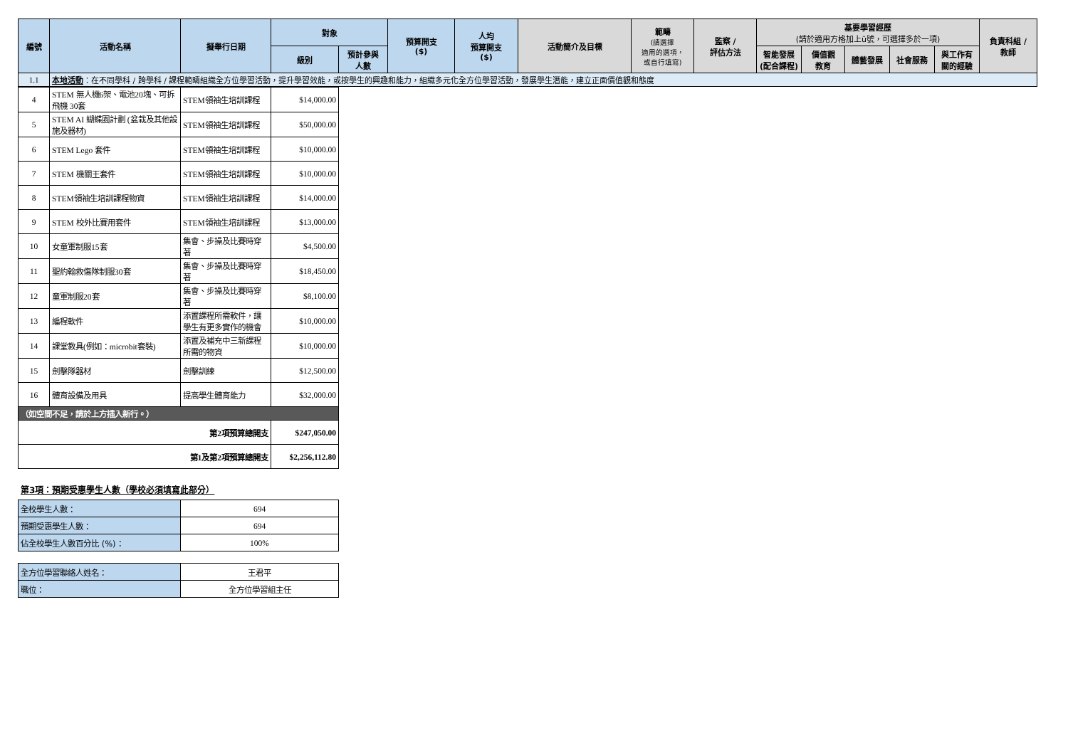| 編號 | 活動名稱 | 擬舉行日期 | 對象 | | 預算開支 ($) | 人均 預算開支 ($) | 活動簡介及目標 | 範疇 (請選擇 適用的選項， 或自行填寫) | 監察 / 評估方法 | 基要學習經歷 (請於適用方格加上ü號，可選擇多於一項) | | | | | 負責科組 / 教師 |
| --- | --- | --- | --- | --- | --- | --- | --- | --- | --- | --- | --- | --- | --- | --- | --- |
| | | | 級別 | 預計參與 人數 | | | | | | 智能發展 (配合課程) | 價值觀 教育 | 體藝發展 | 社會服務 | 與工作有 關的經驗 | |
| 1.1 | 本地活動 ：在不同學科 / 跨學科 / 課程範疇組織全方位學習活動，提升學習效能，或按學生的興趣和能力，組織多元化全方位學習活動，發展學生潛能，建立正面價值觀和態度 | | | | | | | | | | | | | | |
| 4 | STEM 無人機6架、電池20塊、可拆飛機 30套 | STEM領袖生培訓課程 | $14,000.00 |
| 5 | STEM AI 蝴蝶園計劃 (盆栽及其他設施及器材) | STEM領袖生培訓課程 | $50,000.00 |
| 6 | STEM Lego 套件 | STEM領袖生培訓課程 | $10,000.00 |
| 7 | STEM 機關王套件 | STEM領袖生培訓課程 | $10,000.00 |
| 8 | STEM領袖生培訓課程物資 | STEM領袖生培訓課程 | $14,000.00 |
| 9 | STEM 校外比賽用套件 | STEM領袖生培訓課程 | $13,000.00 |
| 10 | 女童軍制服15套 | 集會、步操及比賽時穿著 | $4,500.00 |
| 11 | 聖約翰救傷隊制服30套 | 集會、步操及比賽時穿著 | $18,450.00 |
| 12 | 童軍制服20套 | 集會、步操及比賽時穿著 | $8,100.00 |
| 13 | 編程軟件 | 添置課程所需軟件，讓學生有更多實作的機會 | $10,000.00 |
| 14 | 課堂教具(例如：microbit套裝) | 添置及補充中三新課程所需的物資 | $10,000.00 |
| 15 | 劍擊隊器材 | 劍擊訓練 | $12,500.00 |
| 16 | 體育設備及用具 | 提高學生體育能力 | $32,000.00 |
| （如空間不足，請於上方插入新行。） | | | |
| 第2項預算總開支 | | | $247,050.00 |
| 第1及第2項預算總開支 | | | $2,256,112.80 |
第3項：預期受惠學生人數（學校必須填寫此部分）
| 全校學生人數： | 694 |
| 預期受惠學生人數： | 694 |
| 佔全校學生人數百分比 (%)： | 100% |
| 全方位學習聯絡人姓名： | 王君平 |
| 職位： | 全方位學習組主任 |